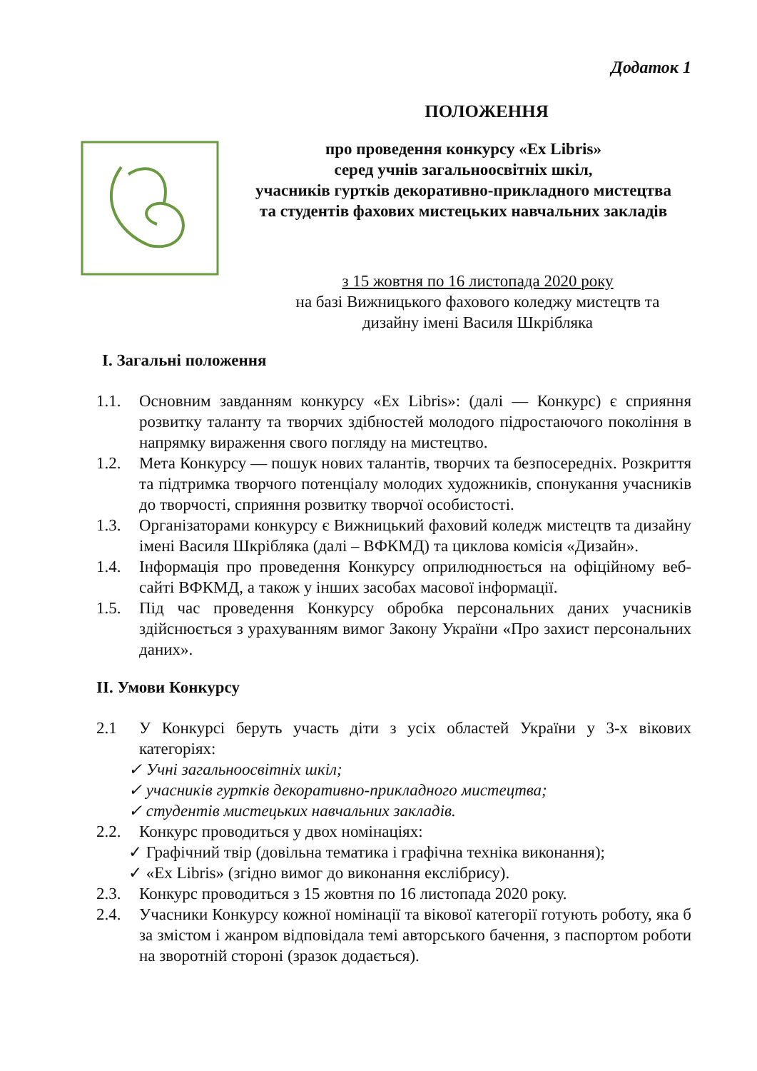Додаток 1
ПОЛОЖЕННЯ
про проведення конкурсу «Ex Libris»
серед учнів загальноосвітніх шкіл,
учасників гуртків декоративно-прикладного мистецтва
та студентів фахових мистецьких навчальних закладів
з 15 жовтня по 16 листопада 2020 року
на базі Вижницького фахового коледжу мистецтв та
дизайну імені Василя Шкрібляка
І. Загальні положення
1.1. Основним завданням конкурсу «Ex Libris»: (далі — Конкурс) є сприяння розвитку таланту та творчих здібностей молодого підростаючого покоління в напрямку вираження свого погляду на мистецтво.
1.2. Мета Конкурсу — пошук нових талантів, творчих та безпосередніх. Розкриття та підтримка творчого потенціалу молодих художників, спонукання учасників до творчості, сприяння розвитку творчої особистості.
1.3. Організаторами конкурсу є Вижницький фаховий коледж мистецтв та дизайну імені Василя Шкрібляка (далі – ВФКМД) та циклова комісія «Дизайн».
1.4. Інформація про проведення Конкурсу оприлюднюється на офіційному веб-сайті ВФКМД, а також у інших засобах масової інформації.
1.5. Під час проведення Конкурсу обробка персональних даних учасників здійснюється з урахуванням вимог Закону України «Про захист персональних даних».
ІІ. Умови Конкурсу
2.1 У Конкурсі беруть участь діти з усіх областей України у 3-х вікових категоріях:
✓ Учні загальноосвітніх шкіл;
✓ учасників гуртків декоративно-прикладного мистецтва;
✓ студентів мистецьких навчальних закладів.
2.2. Конкурс проводиться у двох номінаціях:
✓ Графічний твір (довільна тематика і графічна техніка виконання);
✓ «Ex Libris» (згідно вимог до виконання екслібрису).
2.3. Конкурс проводиться з 15 жовтня по 16 листопада 2020 року.
2.4. Учасники Конкурсу кожної номінації та вікової категорії готують роботу, яка б за змістом і жанром відповідала темі авторського бачення, з паспортом роботи на зворотній стороні (зразок додається).